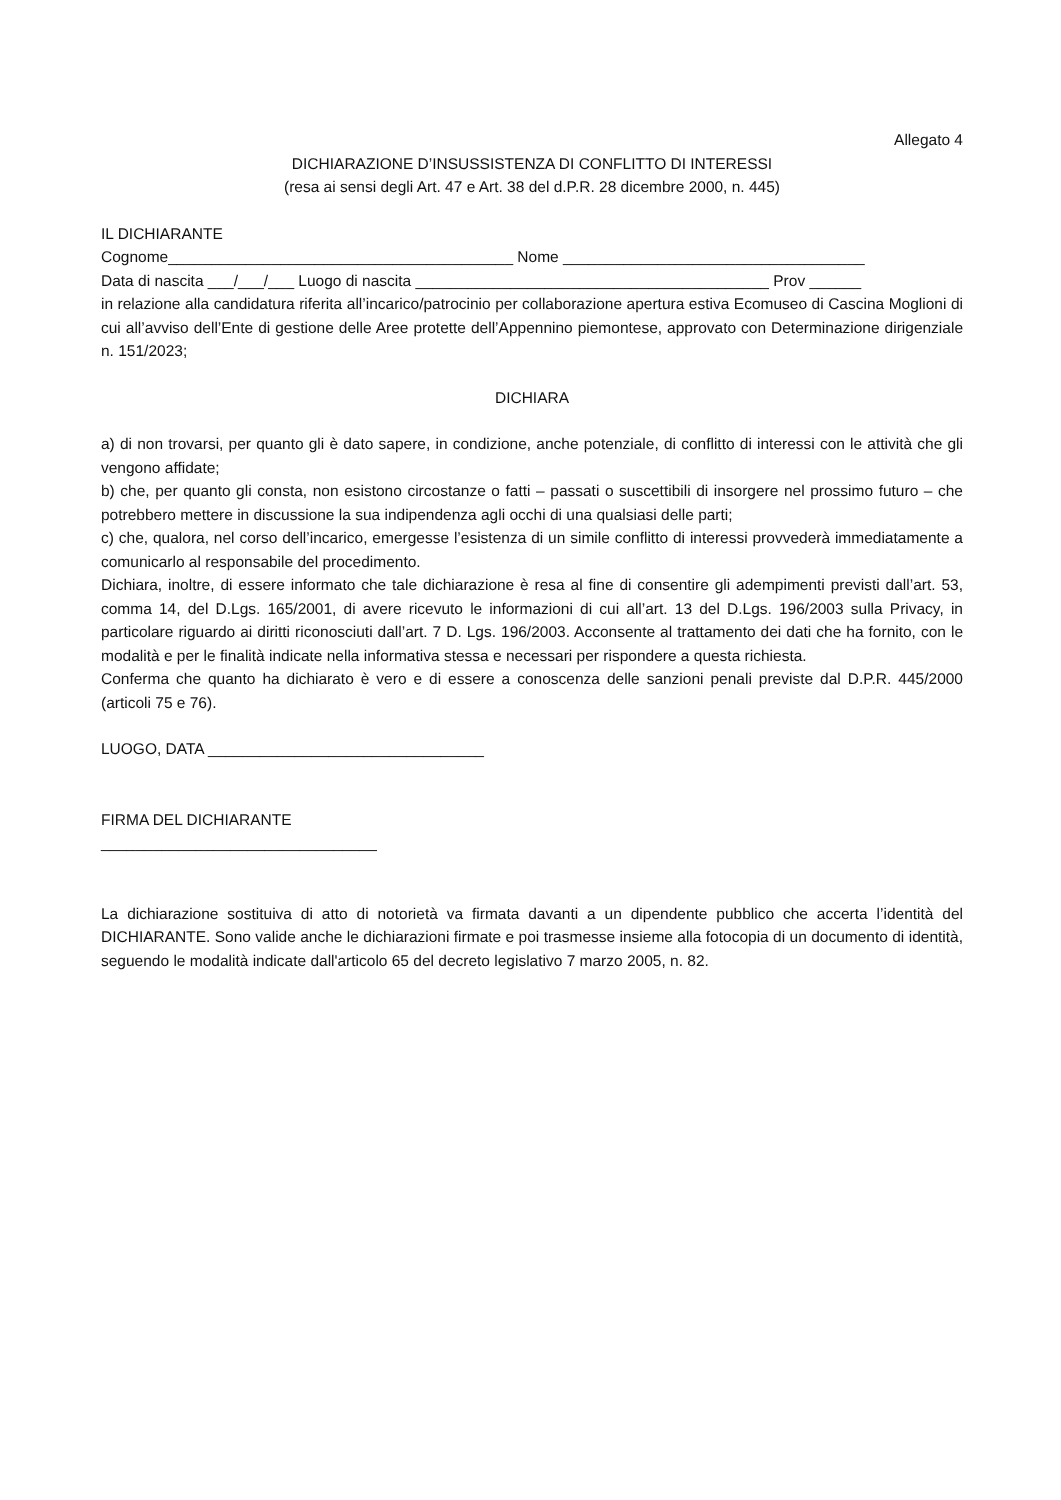Allegato 4
DICHIARAZIONE D’INSUSSISTENZA DI CONFLITTO DI INTERESSI
(resa ai sensi degli Art. 47 e Art. 38 del d.P.R. 28 dicembre 2000, n. 445)
IL DICHIARANTE
Cognome________________________________________ Nome ___________________________________
Data di nascita ___/___/___ Luogo di nascita _________________________________________ Prov ______
in relazione alla candidatura riferita all’incarico/patrocinio per collaborazione apertura estiva Ecomuseo di Cascina Moglioni di cui all’avviso dell’Ente di gestione delle Aree protette dell’Appennino piemontese, approvato con Determinazione dirigenziale n. 151/2023;
DICHIARA
a) di non trovarsi, per quanto gli è dato sapere, in condizione, anche potenziale, di conflitto di interessi con le attività che gli vengono affidate;
b) che, per quanto gli consta, non esistono circostanze o fatti – passati o suscettibili di insorgere nel prossimo futuro – che potrebbero mettere in discussione la sua indipendenza agli occhi di una qualsiasi delle parti;
c) che, qualora, nel corso dell’incarico, emergesse l’esistenza di un simile conflitto di interessi provvederà immediatamente a comunicarlo al responsabile del procedimento.
Dichiara, inoltre, di essere informato che tale dichiarazione è resa al fine di consentire gli adempimenti previsti dall’art. 53, comma 14, del D.Lgs. 165/2001, di avere ricevuto le informazioni di cui all’art. 13 del D.Lgs. 196/2003 sulla Privacy, in particolare riguardo ai diritti riconosciuti dall’art. 7 D. Lgs. 196/2003. Acconsente al trattamento dei dati che ha fornito, con le modalità e per le finalità indicate nella informativa stessa e necessari per rispondere a questa richiesta.
Conferma che quanto ha dichiarato è vero e di essere a conoscenza delle sanzioni penali previste dal D.P.R. 445/2000 (articoli 75 e 76).
LUOGO, DATA ________________________________
FIRMA DEL DICHIARANTE
________________________________
La dichiarazione sostituiva di atto di notorietà va firmata davanti a un dipendente pubblico che accerta l’identità del DICHIARANTE. Sono valide anche le dichiarazioni firmate e poi trasmesse insieme alla fotocopia di un documento di identità, seguendo le modalità indicate dall'articolo 65 del decreto legislativo 7 marzo 2005, n. 82.